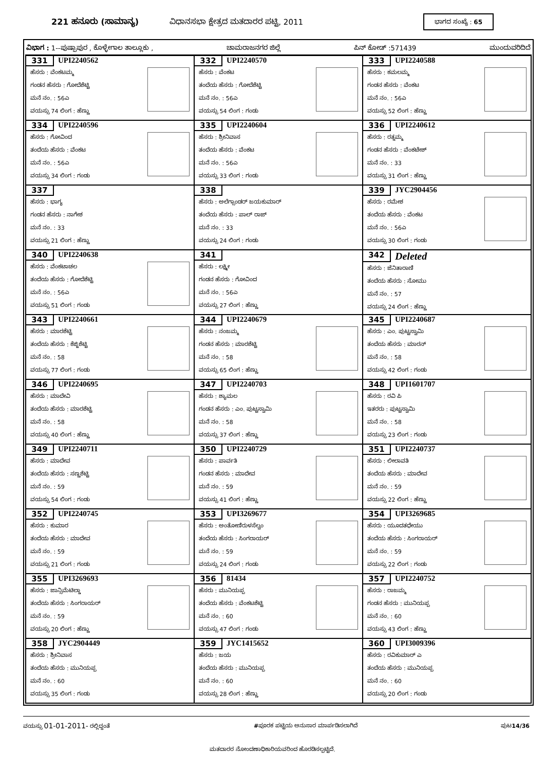221 ಹನೂರು (ಸಾಮಾನ್ಯ)
ವಿಧಾನಸಭಾ ಕ್ಷೇತ್ರದ ಮತದಾರರ ಪಟ್ಟಿ, 2011
ಭಾಗದ ಸಂಖ್ಯೆ : 65
ವಿಭಾಗ : 1--ಪುಷ್ಪಾಪುರ , ಕೊಳ್ಳೇಗಾಲ ತಾಲ್ಲೂಕು , ಚಾಮರಾಜನಗರ ಜಿಲ್ಲೆ ಪಿನ್ ಕೋಡ್ :571439 ಮುಂದುವರಿದಿದೆ
| 331 UPI2240562 ಹೆಸರು : ವೆಂಕಟಮ್ಮ ಗಂಡನ ಹೆಸರು : ಗೋದೆಶೆಟ್ಟಿ ಮನೆ ನಂ. : 56ಎ ವಯಸ್ಸು 74 ಲಿಂಗ : ಹೆಣ್ಣು | 332 UPI2240570 ಹೆಸರು : ವೆಂಕಟ ತಂದೆಯ ಹೆಸರು : ಗೋದೆಶೆಟ್ಟಿ ಮನೆ ನಂ. : 56ಎ ವಯಸ್ಸು 54 ಲಿಂಗ : ಗಂಡು | 333 UPI2240588 ಹೆಸರು : ಕಮಲಮ್ಮ ಗಂಡನ ಹೆಸರು : ವೆಂಕಟ ಮನೆ ನಂ. : 56ಎ ವಯಸ್ಸು 52 ಲಿಂಗ : ಹೆಣ್ಣು |
| 334 UPI2240596 ಹೆಸರು : ಗೋವಿಂದ ತಂದೆಯ ಹೆಸರು : ವೆಂಕಟ ಮನೆ ನಂ. : 56ಎ ವಯಸ್ಸು 34 ಲಿಂಗ : ಗಂಡು | 335 UPI2240604 ಹೆಸರು : ಶ್ರೀನಿವಾಸ ತಂದೆಯ ಹೆಸರು : ವೆಂಕಟ ಮನೆ ನಂ. : 56ಎ ವಯಸ್ಸು 33 ಲಿಂಗ : ಗಂಡು | 336 UPI2240612 ಹೆಸರು : ರತ್ನಮ್ಮ ಗಂಡನ ಹೆಸರು : ವೆಂಕಟೇಶ್ ಮನೆ ನಂ. : 33 ವಯಸ್ಸು 31 ಲಿಂಗ : ಹೆಣ್ಣು |
| 337 ಹೆಸರು : ಭಾಗ್ಯ ಗಂಡನ ಹೆಸರು : ನಾಗೇಶ ಮನೆ ನಂ. : 33 ವಯಸ್ಸು 21 ಲಿಂಗ : ಹೆಣ್ಣು | 338 ಹೆಸರು : ಅಲೆಗ್ಸಾಂಡರ್ ಜಯಕುಮಾರ್ ತಂದೆಯ ಹೆಸರು : ಪಾಲ್ ರಾಜ್ ಮನೆ ನಂ. : 33 ವಯಸ್ಸು 24 ಲಿಂಗ : ಗಂಡು | 339 JYC2904456 ಹೆಸರು : ರಮೇಶ ತಂದೆಯ ಹೆಸರು : ವೆಂಕಟ ಮನೆ ನಂ. : 56ಎ ವಯಸ್ಸು 30 ಲಿಂಗ : ಗಂಡು |
| 340 UPI2240638 ಹೆಸರು : ವೆಂಕಟಾಚಲ ತಂದೆಯ ಹೆಸರು : ಗೋದೆಶೆಟ್ಟಿ ಮನೆ ನಂ. : 56ಎ ವಯಸ್ಸು 51 ಲಿಂಗ : ಗಂಡು | 341 ಹೆಸರು : ಲಕ್ಷ್ಮೀ ಗಂಡನ ಹೆಸರು : ಗೋವಿಂದ ಮನೆ ನಂ. : 56ಎ ವಯಸ್ಸು 27 ಲಿಂಗ : ಹೆಣ್ಣು | 342 Deleted ಹೆಸರು : ಜೆನಿತಾರಾಣಿ ತಂದೆಯ ಹೆಸರು : ಸೋಮು ಮನೆ ನಂ. : 57 ವಯಸ್ಸು 24 ಲಿಂಗ : ಹೆಣ್ಣು |
| 343 UPI2240661 ಹೆಸರು : ಮಾರಶೆಟ್ಟಿ ತಂದೆಯ ಹೆಸರು : ಕೆಜ್ಜಿಶೆಟ್ಟಿ ಮನೆ ನಂ. : 58 ವಯಸ್ಸು 77 ಲಿಂಗ : ಗಂಡು | 344 UPI2240679 ಹೆಸರು : ನಂಜಮ್ಮ ಗಂಡನ ಹೆಸರು : ಮಾರಶೆಟ್ಟಿ ಮನೆ ನಂ. : 58 ವಯಸ್ಸು 65 ಲಿಂಗ : ಹೆಣ್ಣು | 345 UPI2240687 ಹೆಸರು : ಎಂ. ಪುಟ್ಟಸ್ವಾಮಿ ತಂದೆಯ ಹೆಸರು : ಮಾರನ್ ಮನೆ ನಂ. : 58 ವಯಸ್ಸು 42 ಲಿಂಗ : ಗಂಡು |
| 346 UPI2240695 ಹೆಸರು : ಮಾದೇವಿ ತಂದೆಯ ಹೆಸರು : ಮಾರಶೆಟ್ಟಿ ಮನೆ ನಂ. : 58 ವಯಸ್ಸು 40 ಲಿಂಗ : ಹೆಣ್ಣು | 347 UPI2240703 ಹೆಸರು : ಶ್ಯಾಮಲ ಗಂಡನ ಹೆಸರು : ಎಂ. ಪುಟ್ಟಸ್ವಾಮಿ ಮನೆ ನಂ. : 58 ವಯಸ್ಸು 37 ಲಿಂಗ : ಹೆಣ್ಣು | 348 UPI1601707 ಹೆಸರು : ರವಿ ಪಿ ಇತರರು : ಪುಟ್ಟಸ್ವಾಮಿ ಮನೆ ನಂ. : 58 ವಯಸ್ಸು 23 ಲಿಂಗ : ಗಂಡು |
| 349 UPI2240711 ಹೆಸರು : ಮಾದೇವ ತಂದೆಯ ಹೆಸರು : ಸಣ್ಣಶೆಟ್ಟಿ ಮನೆ ನಂ. : 59 ವಯಸ್ಸು 54 ಲಿಂಗ : ಗಂಡು | 350 UPI2240729 ಹೆಸರು : ಪಾರ್ವತಿ ಗಂಡನ ಹೆಸರು : ಮಾದೇವ ಮನೆ ನಂ. : 59 ವಯಸ್ಸು 41 ಲಿಂಗ : ಹೆಣ್ಣು | 351 UPI2240737 ಹೆಸರು : ಲೀಲಾವತಿ ತಂದೆಯ ಹೆಸರು : ಮಾದೇವ ಮನೆ ನಂ. : 59 ವಯಸ್ಸು 22 ಲಿಂಗ : ಹೆಣ್ಣು |
| 352 UPI2240745 ಹೆಸರು : ಕುಮಾರ ತಂದೆಯ ಹೆಸರು : ಮಾದೇವ ಮನೆ ನಂ. : 59 ವಯಸ್ಸು 21 ಲಿಂಗ : ಗಂಡು | 353 UPI3269677 ಹೆಸರು : ಅಂತೋಣಿರುಳಸೆಲ್ವಂ ತಂದೆಯ ಹೆಸರು : ಸಿಂಗರಾಯರ್ ಮನೆ ನಂ. : 59 ವಯಸ್ಸು 24 ಲಿಂಗ : ಗಂಡು | 354 UPI3269685 ಹೆಸರು : ಯೂದತಧೇಯು ತಂದೆಯ ಹೆಸರು : ಸಿಂಗರಾಯರ್ ಮನೆ ನಂ. : 59 ವಯಸ್ಸು 22 ಲಿಂಗ : ಗಂಡು |
| 355 UPI3269693 ಹೆಸರು : ಜಾನ್ಸಿಮೆಟಿಲ್ಡಾ ತಂದೆಯ ಹೆಸರು : ಸಿಂಗರಾಯರ್ ಮನೆ ನಂ. : 59 ವಯಸ್ಸು 20 ಲಿಂಗ : ಹೆಣ್ಣು | 356 81434 ಹೆಸರು : ಮುನಿಯಪ್ಪ ತಂದೆಯ ಹೆಸರು : ವೆಂಕಟಶೆಟ್ಟಿ ಮನೆ ನಂ. : 60 ವಯಸ್ಸು 47 ಲಿಂಗ : ಗಂಡು | 357 UPI2240752 ಹೆಸರು : ರಾಜಮ್ಮ ಗಂಡನ ಹೆಸರು : ಮುನಿಯಪ್ಪ ಮನೆ ನಂ. : 60 ವಯಸ್ಸು 43 ಲಿಂಗ : ಹೆಣ್ಣು |
| 358 JYC2904449 ಹೆಸರು : ಶ್ರೀನಿವಾಸ ತಂದೆಯ ಹೆಸರು : ಮುನಿಯಪ್ಪ ಮನೆ ನಂ. : 60 ವಯಸ್ಸು 35 ಲಿಂಗ : ಗಂಡು | 359 JYC1415652 ಹೆಸರು : ಜಯ ತಂದೆಯ ಹೆಸರು : ಮುನಿಯಪ್ಪ ಮನೆ ನಂ. : 60 ವಯಸ್ಸು 28 ಲಿಂಗ : ಹೆಣ್ಣು | 360 UPI3009396 ಹೆಸರು : ರವಿಕುಮಾರ್ ಎ ತಂದೆಯ ಹೆಸರು : ಮುನಿಯಪ್ಪ ಮನೆ ನಂ. : 60 ವಯಸ್ಸು 20 ಲಿಂಗ : ಗಂಡು |
ವಯಸ್ಸು 01-01-2011- ರಲ್ಲಿದ್ದಂತೆ #ಪೂರಕ ಪಟ್ಟಿಯ ಅನುಸಾರ ಮಾರ್ಪಡಿಸಲಾಗಿದೆ ಪುಟ14/36
ಮತದಾರರ ನೋಂದಣಾಧಿಕಾರಿಯವರಿಂದ ಹೊರಡಿಸಲ್ಪಟ್ಟಿದೆ.